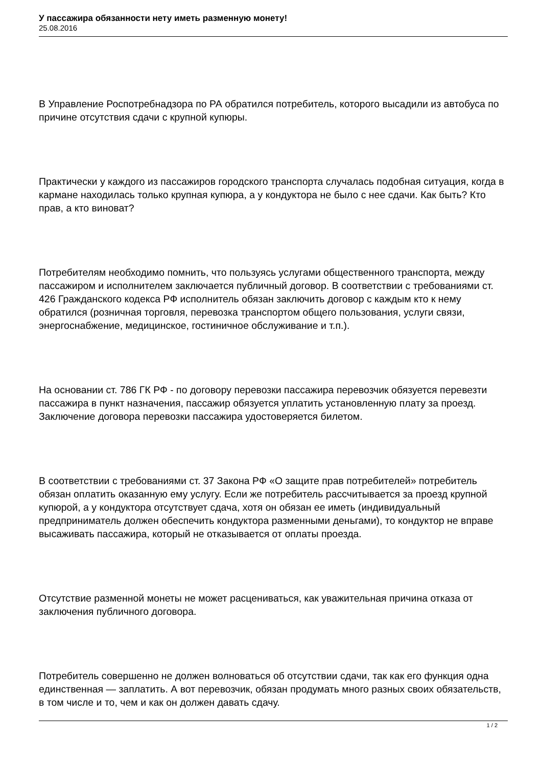У пассажира обязанности нету иметь разменную монету!
25.08.2016
В Управление Роспотребнадзора по РА обратился потребитель, которого высадили из автобуса по причине отсутствия сдачи с крупной купюры.
Практически у каждого из пассажиров городского транспорта случалась подобная ситуация, когда в кармане находилась только крупная купюра, а у кондуктора не было с нее сдачи. Как быть? Кто прав, а кто виноват?
Потребителям необходимо помнить, что пользуясь услугами общественного транспорта, между пассажиром и исполнителем заключается публичный договор. В соответствии с требованиями ст. 426 Гражданского кодекса РФ исполнитель обязан заключить договор с каждым кто к нему обратился (розничная торговля, перевозка транспортом общего пользования, услуги связи, энергоснабжение, медицинское, гостиничное обслуживание и т.п.).
На основании ст. 786 ГК РФ - по договору перевозки пассажира перевозчик обязуется перевезти пассажира в пункт назначения, пассажир обязуется уплатить установленную плату за проезд. Заключение договора перевозки пассажира удостоверяется билетом.
В соответствии с требованиями ст. 37 Закона РФ «О защите прав потребителей» потребитель обязан оплатить оказанную ему услугу. Если же потребитель рассчитывается за проезд крупной купюрой, а у кондуктора отсутствует сдача, хотя он обязан ее иметь (индивидуальный предприниматель должен обеспечить кондуктора разменными деньгами), то кондуктор не вправе высаживать пассажира, который не отказывается от оплаты проезда.
Отсутствие разменной монеты не может расцениваться, как уважительная причина отказа от заключения публичного договора.
Потребитель совершенно не должен волноваться об отсутствии сдачи, так как его функция одна единственная — заплатить. А вот перевозчик, обязан продумать много разных своих обязательств, в том числе и то, чем и как он должен давать сдачу.
1 / 2